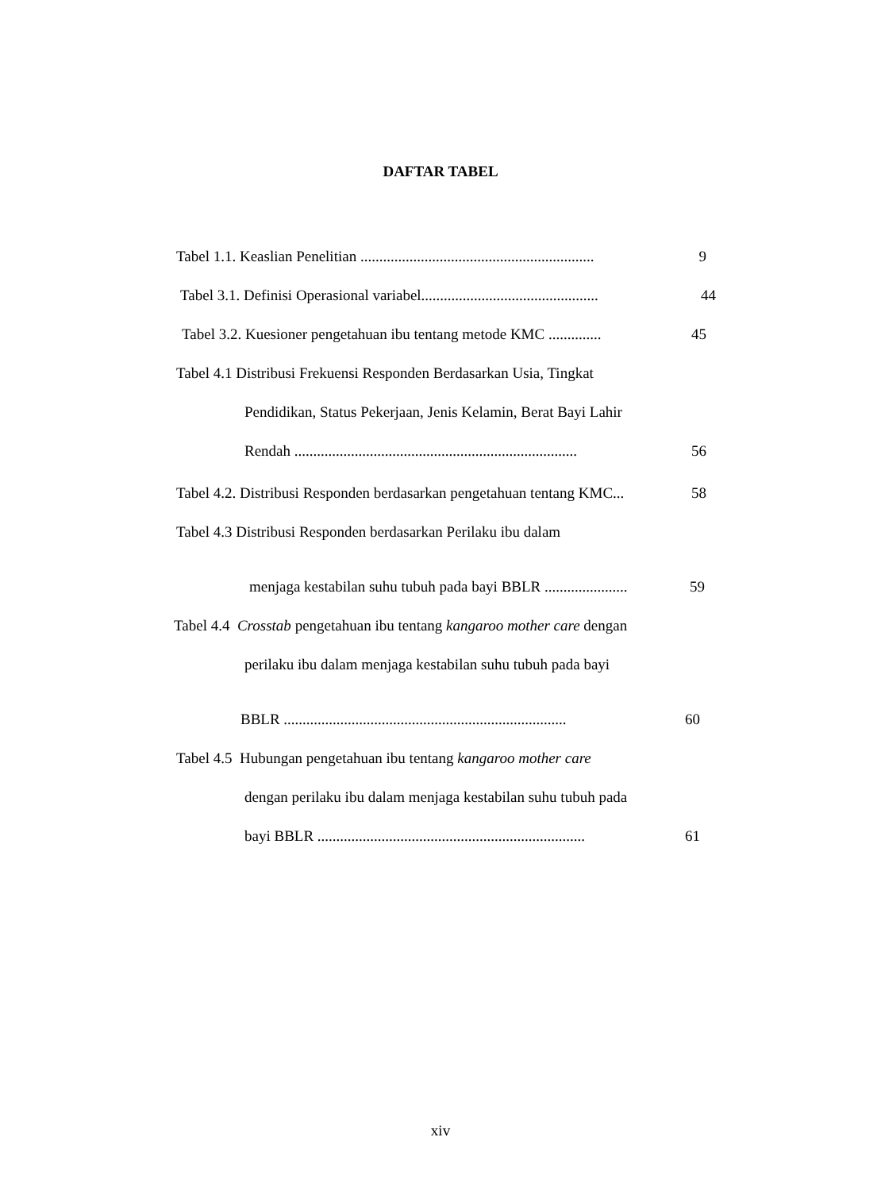DAFTAR TABEL
Tabel 1.1. Keaslian Penelitian .............................................................. 9
Tabel 3.1. Definisi Operasional variabel............................................... 44
Tabel 3.2. Kuesioner pengetahuan ibu tentang metode KMC .............. 45
Tabel 4.1 Distribusi Frekuensi Responden Berdasarkan Usia, Tingkat
Pendidikan, Status Pekerjaan, Jenis Kelamin, Berat Bayi Lahir
Rendah ........................................................................... 56
Tabel 4.2. Distribusi Responden berdasarkan pengetahuan tentang KMC... 58
Tabel 4.3 Distribusi Responden berdasarkan Perilaku ibu dalam
menjaga kestabilan suhu tubuh pada bayi BBLR ...................... 59
Tabel 4.4 Crosstab pengetahuan ibu tentang kangaroo mother care dengan
perilaku ibu dalam menjaga kestabilan suhu tubuh pada bayi
BBLR ........................................................................... 60
Tabel 4.5 Hubungan pengetahuan ibu tentang kangaroo mother care
dengan perilaku ibu dalam menjaga kestabilan suhu tubuh pada
bayi BBLR ....................................................................... 61
xiv